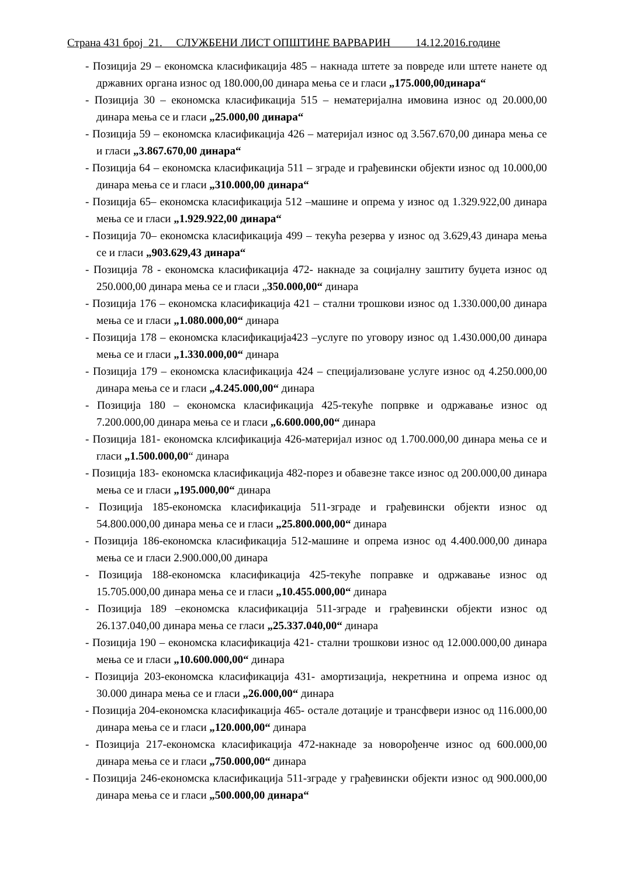Страна 431 број 21. СЛУЖБЕНИ ЛИСТ ОПШТИНЕ ВАРВАРИН 14.12.2016.године
- Позиција 29 – економска класификација 485 – накнада штете за повреде или штете нанете од државних органа износ од 180.000,00 динара мења се и гласи „175.000,00динара“
- Позиција 30 – економска класификација 515 – нематеријална имовина износ од 20.000,00 динара мења се и гласи „25.000,00 динара“
- Позиција 59 – економска класификација 426 – материјал износ од 3.567.670,00 динара мења се и гласи „3.867.670,00 динара“
- Позиција 64 – економска класификација 511 – зграде и грађевински објекти износ од 10.000,00 динара мења се и гласи „310.000,00 динара“
- Позиција 65– економска класификација 512 –машине и опрема у износ од 1.329.922,00 динара мења се и гласи „1.929.922,00 динара“
- Позиција 70– економска класификација 499 – текућа резерва у износ од 3.629,43 динара мења се и гласи „903.629,43 динара“
- Позиција 78 - економска класификација 472- накнаде за социјалну заштиту буџета износ од 250.000,00 динара мења се и гласи „350.000,00“ динара
- Позиција 176 – економска класификација 421 – стални трошкови износ од 1.330.000,00 динара мења се и гласи „1.080.000,00“ динара
- Позиција 178 – економска класификација423 –услуге по уговору износ од 1.430.000,00 динара мења се и гласи „1.330.000,00“ динара
- Позиција 179 – економска класификација 424 – специјализоване услуге износ од 4.250.000,00 динара мења се и гласи „4.245.000,00“ динара
- Позиција 180 – економска класификација 425-текуће попрвке и одржавање износ од 7.200.000,00 динара мења се и гласи „6.600.000,00“ динара
- Позиција 181- економска клсификација 426-материјал износ од 1.700.000,00 динара мења се и гласи „1.500.000,00“ динара
- Позиција 183- економска класификација 482-порез и обавезне таксе износ од 200.000,00 динара мења се и гласи „195.000,00“ динара
- Позиција 185-економска класификација 511-зграде и грађевински објекти износ од 54.800.000,00 динара мења се и гласи „25.800.000,00“ динара
- Позиција 186-економска класификација 512-машине и опрема износ од 4.400.000,00 динара мења се и гласи 2.900.000,00 динара
- Позиција 188-економска класификација 425-текуће поправке и одржавање износ од 15.705.000,00 динара мења се и гласи „10.455.000,00“ динара
- Позиција 189 –економска класификација 511-зграде и грађевински објекти износ од 26.137.040,00 динара мења се гласи „25.337.040,00“ динара
- Позиција 190 – економска класификација 421- стални трошкови износ од 12.000.000,00 динара мења се и гласи „10.600.000,00“ динара
- Позиција 203-економска класификација 431- амортизација, некретнина и опрема износ од 30.000 динара мења се и гласи „26.000,00“ динара
- Позиција 204-економска класификација 465- остале дотације и трансфвери износ од 116.000,00 динара мења се и гласи „120.000,00“ динара
- Позиција 217-економска класификација 472-накнаде за новорођенче износ од 600.000,00 динара мења се и гласи „750.000,00“ динара
- Позиција 246-економска класификација 511-зграде у грађевински објекти износ од 900.000,00 динара мења се и гласи „500.000,00 динара“